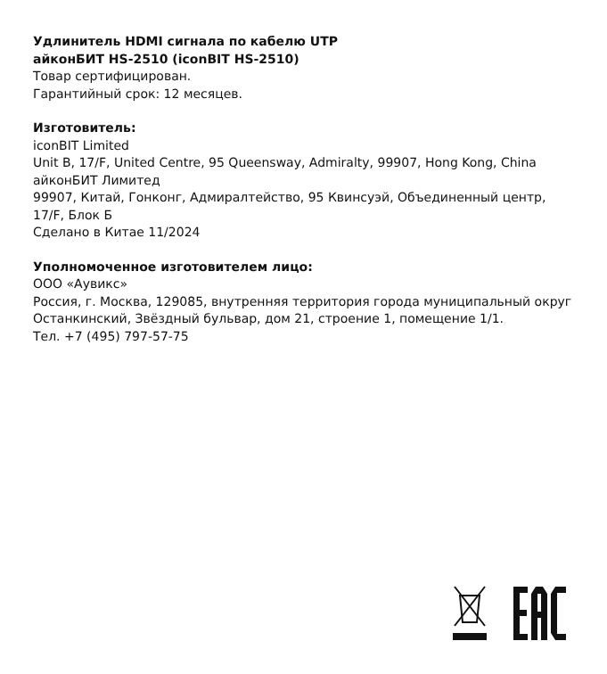Удлинитель HDMI сигнала по кабелю UTP
айконБИТ HS-2510 (iconBIT HS-2510)
Товар сертифицирован.
Гарантийный срок: 12 месяцев.
Изготовитель:
iconBIT Limited
Unit B, 17/F, United Centre, 95 Queensway, Admiralty, 99907, Hong Kong, China
айконБИТ Лимитед
99907, Китай, Гонконг, Адмиралтейство, 95 Квинсуэй, Объединенный центр, 17/F, Блок Б
Сделано в Китае 11/2024
Уполномоченное изготовителем лицо:
ООО «Аувикс»
Россия, г. Москва, 129085, внутренняя территория города муниципальный округ Останкинский, Звёздный бульвар, дом 21, строение 1, помещение 1/1.
Тел. +7 (495) 797-57-75